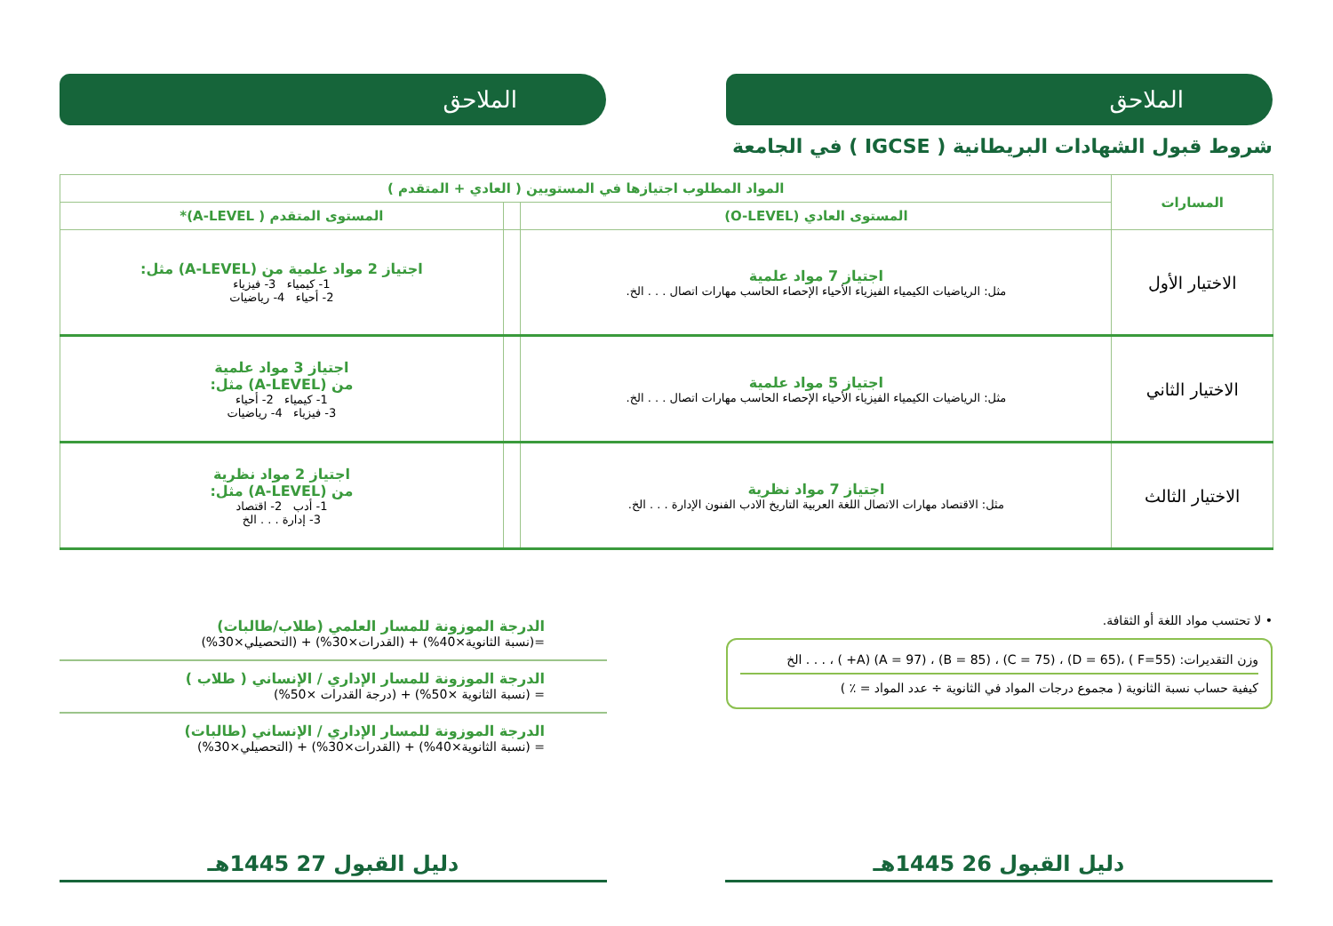الملاحق الملاحق
شروط قبول الشهادات البريطانية ( IGCSE ) في الجامعة
| المسارات | المواد المطلوب اجتيازها في المستويين ( العادي + المتقدم ) | | |
| --- | --- | --- | --- |
| | المستوى العادي (O-LEVEL) | | المستوى المتقدم ( A-LEVEL)* |
| الاختيار الأول | اجتياز 7 مواد علمية مثل: الرياضيات الكيمياء الفيزياء الأحياء الإحصاء الحاسب مهارات اتصال . . . الخ. | | اجتياز 2 مواد علمية من (A-LEVEL) مثل: 1- كيمياء 3- فيزياء 2- أحياء 4- رياضيات |
| الاختيار الثاني | اجتياز 5 مواد علمية مثل: الرياضيات الكيمياء الفيزياء الأحياء الإحصاء الحاسب مهارات اتصال . . . الخ. | | اجتياز 3 مواد علمية من (A-LEVEL) مثل: 1- كيمياء 2- أحياء 3- فيزياء 4- رياضيات |
| الاختيار الثالث | اجتياز 7 مواد نظرية مثل: الاقتصاد مهارات الاتصال اللغة العربية التاريخ الادب الفنون الإدارة . . . الخ. | | اجتياز 2 مواد نظرية من (A-LEVEL) مثل: 1- أدب 2- اقتصاد 3- إدارة . . . الخ |
• لا تحتسب مواد اللغة أو الثقافة.
وزن التقديرات: (F=55 ) ،(D = 65) ، (C = 75) ، (B = 85) ، (A = 97) (A+ ) ، . . . الخ
كيفية حساب نسبة الثانوية ( مجموع درجات المواد في الثانوية ÷ عدد المواد = ٪ )
الدرجة الموزونة للمسار العلمي (طلاب/طالبات)
=(نسبة الثانوية×40%) + (القدرات×30%) + (التحصيلي×30%)
الدرجة الموزونة للمسار الإداري / الإنساني ( طلاب )
= (نسبة الثانوية ×50%) + (درجة القدرات ×50%)
الدرجة الموزونة للمسار الإداري / الإنساني (طالبات)
= (نسبة الثانوية×40%) + (القدرات×30%) + (التحصيلي×30%)
دليل القبول 26 1445هـ دليل القبول 27 1445هـ